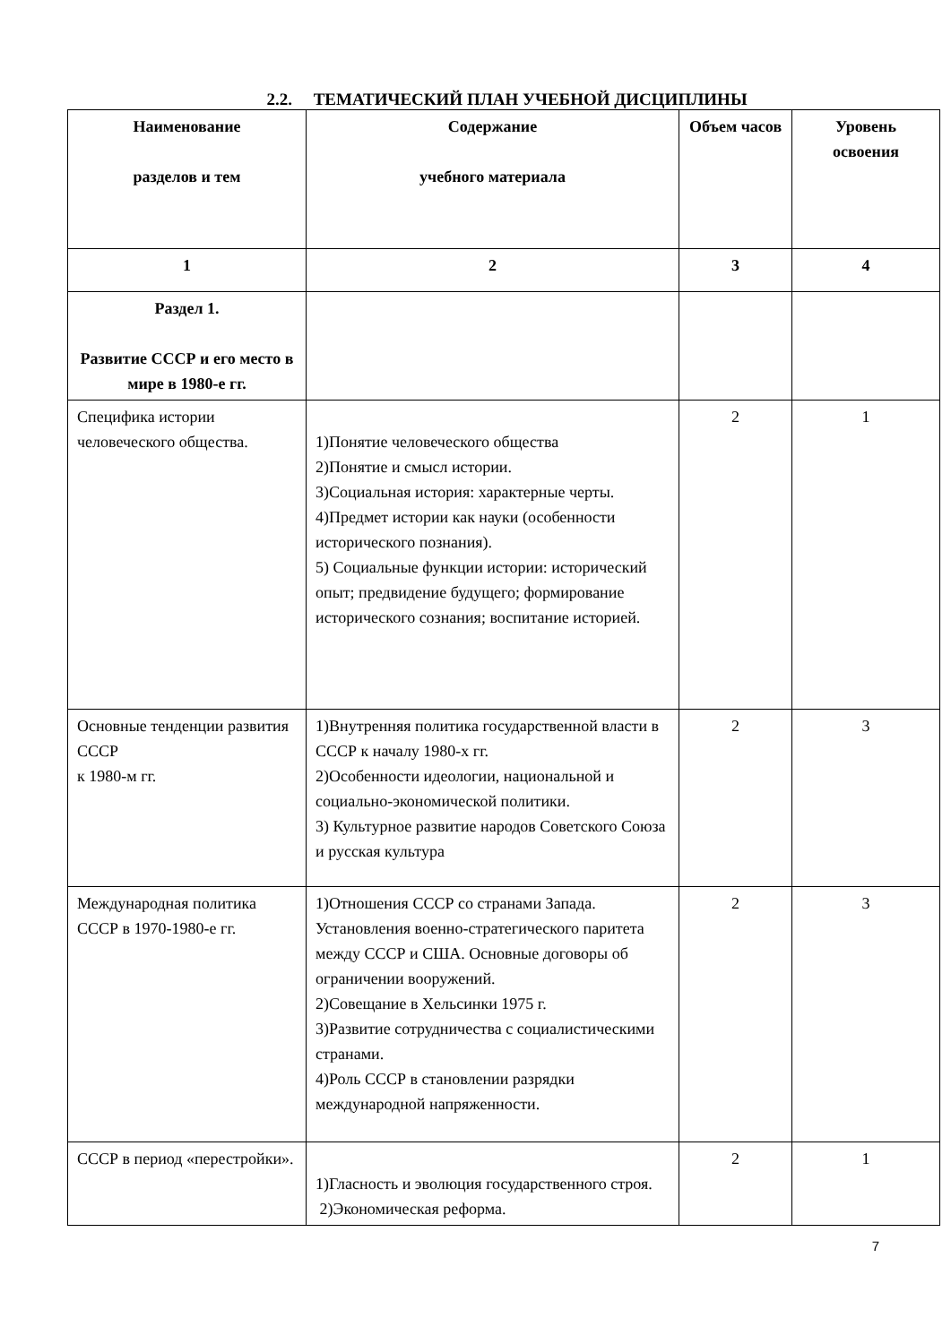2.2. ТЕМАТИЧЕСКИЙ ПЛАН УЧЕБНОЙ ДИСЦИПЛИНЫ
| Наименование разделов и тем | Содержание учебного материала | Объем часов | Уровень освоения |
| --- | --- | --- | --- |
| 1 | 2 | 3 | 4 |
| Раздел 1. Развитие СССР и его место в мире в 1980-е гг. | | | |
| Специфика истории человеческого общества. | 1)Понятие человеческого общества 2)Понятие и смысл истории. 3)Социальная история: характерные черты. 4)Предмет истории как науки (особенности исторического познания). 5) Социальные функции истории: исторический опыт; предвидение будущего; формирование исторического сознания; воспитание историей. | 2 | 1 |
| Основные тенденции развития СССР к 1980-м гг. | 1)Внутренняя политика государственной власти в СССР к началу 1980-х гг. 2)Особенности идеологии, национальной и социально-экономической политики. 3) Культурное развитие народов Советского Союза и русская культура | 2 | 3 |
| Международная политика СССР в 1970-1980-е гг. | 1)Отношения СССР со странами Запада. Установления военно-стратегического паритета между СССР и США. Основные договоры об ограничении вооружений. 2)Совещание в Хельсинки 1975 г. 3)Развитие сотрудничества с социалистическими странами. 4)Роль СССР в становлении разрядки международной напряженности. | 2 | 3 |
| СССР в период «перестройки». | 1)Гласность и эволюция государственного строя. 2)Экономическая реформа. | 2 | 1 |
7